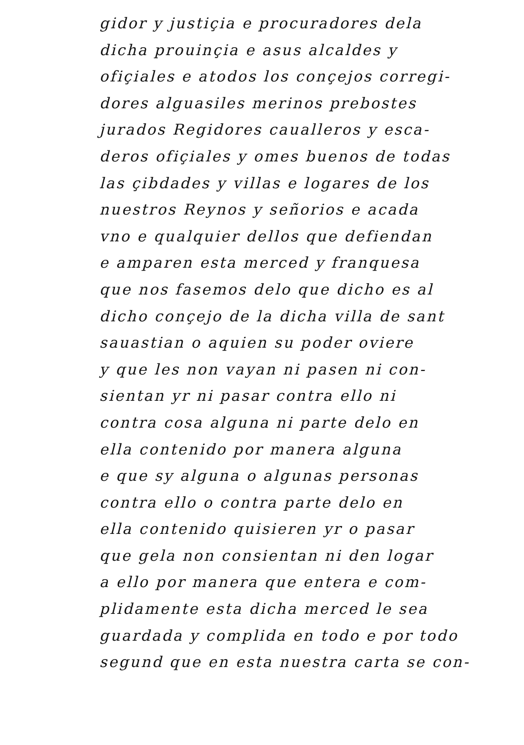gidor y justiçia e procuradores dela
dicha prouinçia e asus alcaldes y
ofiçiales e atodos los conçejos corregi-
dores alguasiles merinos prebostes
jurados Regidores caualleros y esca-
deros ofiçiales y omes buenos de todas
las çibdades y villas e logares de los
nuestros Reynos y señorios e acada
vno e qualquier dellos que defiendan
e amparen esta merced y franquesa
que nos fasemos delo que dicho es al
dicho conçejo de la dicha villa de sant
sauastian o aquien su poder oviere
y que les non vayan ni pasen ni con-
sientan yr ni pasar contra ello ni
contra cosa alguna ni parte delo en
ella contenido por manera alguna
e que sy alguna o algunas personas
contra ello o contra parte delo en
ella contenido quisieren yr o pasar
que gela non consientan ni den logar
a ello por manera que entera e com-
plidamente esta dicha merced le sea
guardada y complida en todo e por todo
segund que en esta nuestra carta se con-